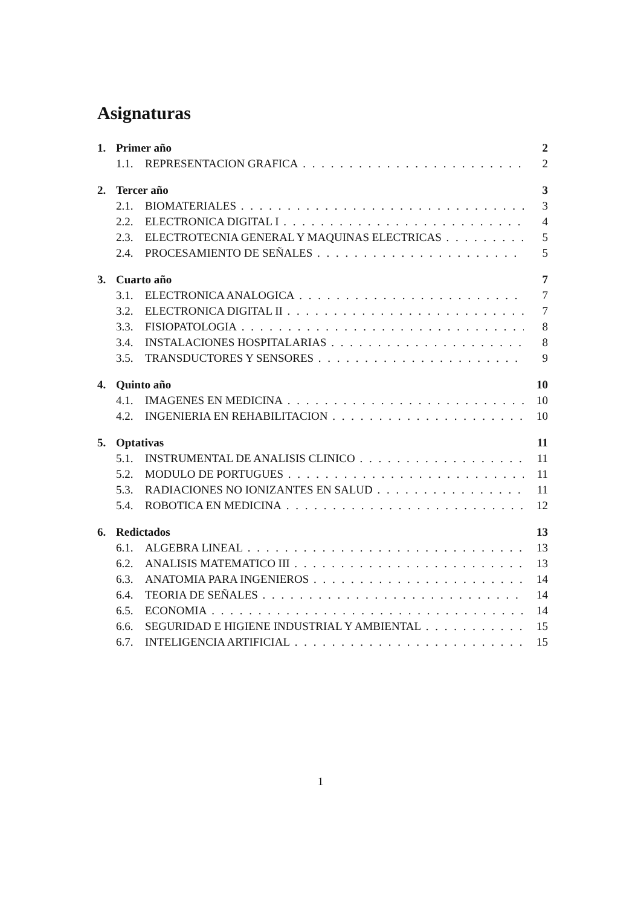Asignaturas
1. Primer año 2
1.1. REPRESENTACION GRAFICA 2
2. Tercer año 3
2.1. BIOMATERIALES 3
2.2. ELECTRONICA DIGITAL I 4
2.3. ELECTROTECNIA GENERAL Y MAQUINAS ELECTRICAS 5
2.4. PROCESAMIENTO DE SEÑALES 5
3. Cuarto año 7
3.1. ELECTRONICA ANALOGICA 7
3.2. ELECTRONICA DIGITAL II 7
3.3. FISIOPATOLOGIA 8
3.4. INSTALACIONES HOSPITALARIAS 8
3.5. TRANSDUCTORES Y SENSORES 9
4. Quinto año 10
4.1. IMAGENES EN MEDICINA 10
4.2. INGENIERIA EN REHABILITACION 10
5. Optativas 11
5.1. INSTRUMENTAL DE ANALISIS CLINICO 11
5.2. MODULO DE PORTUGUES 11
5.3. RADIACIONES NO IONIZANTES EN SALUD 11
5.4. ROBOTICA EN MEDICINA 12
6. Redictados 13
6.1. ALGEBRA LINEAL 13
6.2. ANALISIS MATEMATICO III 13
6.3. ANATOMIA PARA INGENIEROS 14
6.4. TEORIA DE SEÑALES 14
6.5. ECONOMIA 14
6.6. SEGURIDAD E HIGIENE INDUSTRIAL Y AMBIENTAL 15
6.7. INTELIGENCIA ARTIFICIAL 15
1